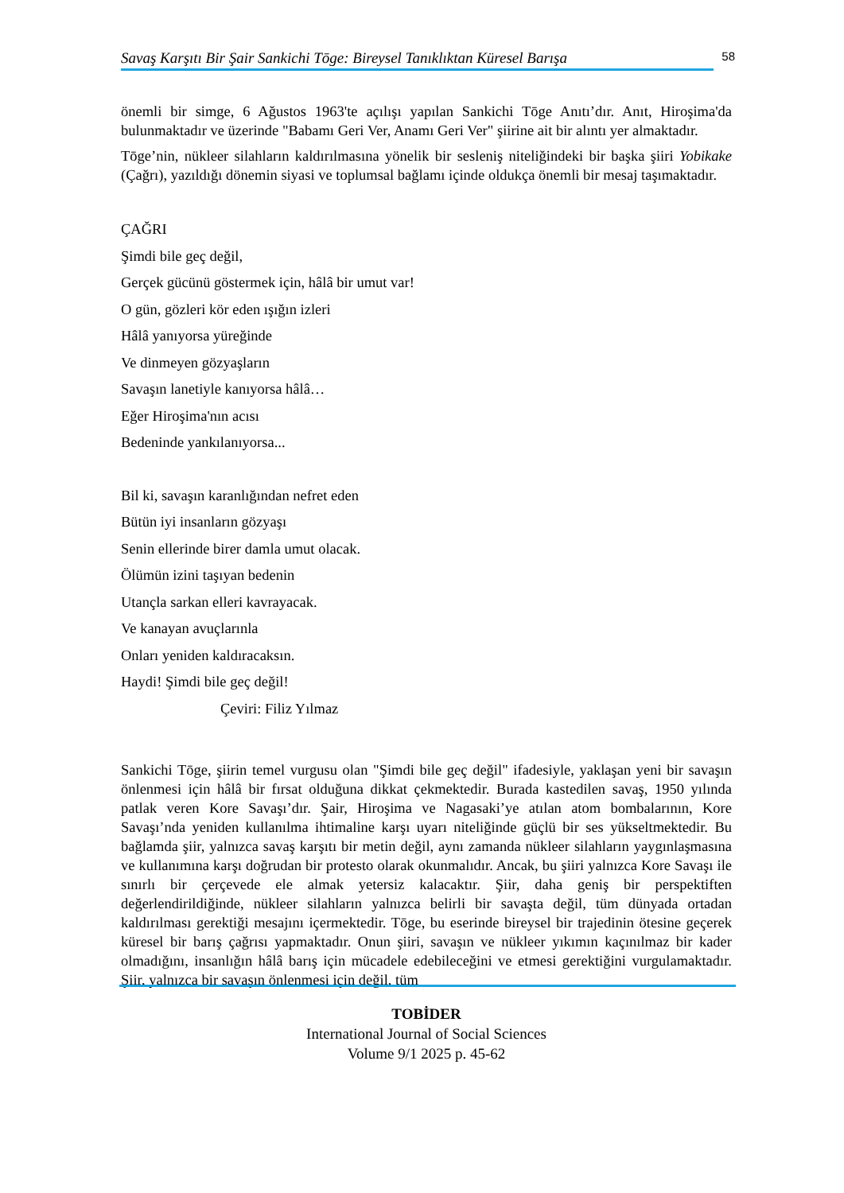Savaş Karşıtı Bir Şair Sankichi Tōge: Bireysel Tanıklıktan Küresel Barışa 58
önemli bir simge, 6 Ağustos 1963'te açılışı yapılan Sankichi Tōge Anıtı’dır. Anıt, Hiroşima'da bulunmaktadır ve üzerinde "Babamı Geri Ver, Anamı Geri Ver" şiirine ait bir alıntı yer almaktadır.
Tōge’nin, nükleer silahların kaldırılmasına yönelik bir sesleniş niteliğindeki bir başka şiiri Yobikake (Çağrı), yazıldığı dönemin siyasi ve toplumsal bağlamı içinde oldukça önemli bir mesaj taşımaktadır.
ÇAĞRI
Şimdi bile geç değil,
Gerçek gücünü göstermek için, hâlâ bir umut var!
O gün, gözleri kör eden ışığın izleri
Hâlâ yanıyorsa yüreğinde
Ve dinmeyen gözyaşların
Savaşın lanetiyle kanıyorsa hâlâ…
Eğer Hiroşima'nın acısı
Bedeninde yankılanıyorsa...
Bil ki, savaşın karanlığından nefret eden
Bütün iyi insanların gözyaşı
Senin ellerinde birer damla umut olacak.
Ölümün izini taşıyan bedenin
Utançla sarkan elleri kavrayacak.
Ve kanayan avuçlarınla
Onları yeniden kaldıracaksın.
Haydi! Şimdi bile geç değil!
Çeviri: Filiz Yılmaz
Sankichi Tōge, şiirin temel vurgusu olan "Şimdi bile geç değil" ifadesiyle, yaklaşan yeni bir savaşın önlenmesi için hâlâ bir fırsat olduğuna dikkat çekmektedir. Burada kastedilen savaş, 1950 yılında patlak veren Kore Savaşı’dır. Şair, Hiroşima ve Nagasaki’ye atılan atom bombalarının, Kore Savaşı’nda yeniden kullanılma ihtimaline karşı uyarı niteliğinde güçlü bir ses yükseltmektedir. Bu bağlamda şiir, yalnızca savaş karşıtı bir metin değil, aynı zamanda nükleer silahların yaygınlaşmasına ve kullanımına karşı doğrudan bir protesto olarak okunmalıdır. Ancak, bu şiiri yalnızca Kore Savaşı ile sınırlı bir çerçevede ele almak yetersiz kalacaktır. Şiir, daha geniş bir perspektiften değerlendirildiğinde, nükleer silahların yalnızca belirli bir savaşta değil, tüm dünyada ortadan kaldırılması gerektiği mesajını içermektedir. Tōge, bu eserinde bireysel bir trajedinin ötesine geçerek küresel bir barış çağrısı yapmaktadır. Onun şiiri, savaşın ve nükleer yıkımın kaçınılmaz bir kader olmadığını, insanlığın hâlâ barış için mücadele edebileceğini ve etmesi gerektiğini vurgulamaktadır. Şiir, yalnızca bir savaşın önlenmesi için değil, tüm
TOBİDER
International Journal of Social Sciences
Volume 9/1 2025 p. 45-62